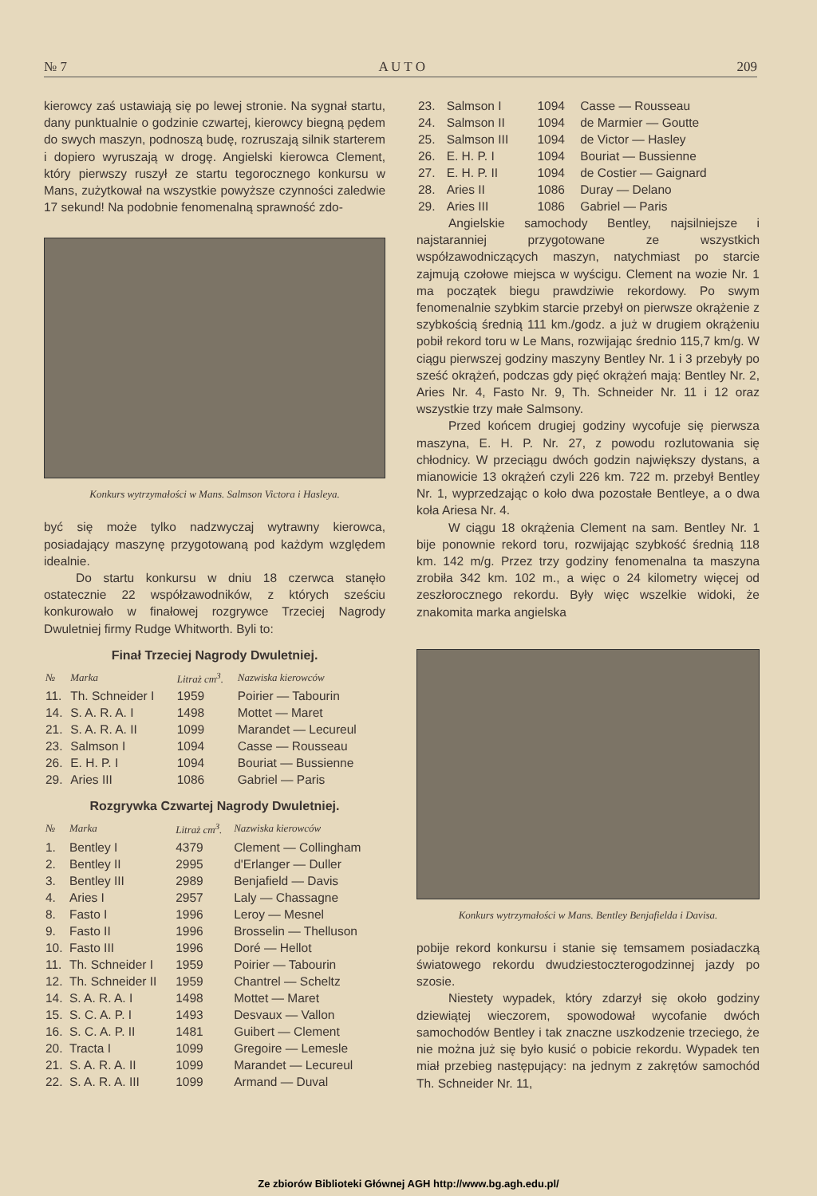№ 7 A U T O 209
kierowcy zaś ustawiają się po lewej stronie. Na sygnał startu, dany punktualnie o godzinie czwartej, kierowcy biegną pędem do swych maszyn, podnoszą budę, rozruszają silnik starterem i dopiero wyruszają w drogę. Angielski kierowca Clement, który pierwszy ruszył ze startu tegorocznego konkursu w Mans, zużytkował na wszystkie powyższe czynności zaledwie 17 sekund! Na podobnie fenomenalną sprawność zdo-
Konkurs wytrzymałości w Mans. Salmson Victora i Hasleya.
być się może tylko nadzwyczaj wytrawny kierowca, posiadający maszynę przygotowaną pod każdym względem idealnie.
Do startu konkursu w dniu 18 czerwca stanęło ostatecznie 22 współzawodników, z których sześciu konkurowało w finałowej rozgrywce Trzeciej Nagrody Dwuletniej firmy Rudge Whitworth. Byli to:
Finał Trzeciej Nagrody Dwuletniej.
| № | Marka | Litraż cm<sup>3</sup>. | Nazwiska kierowców |
| --- | --- | --- | --- |
| 11. | Th. Schneider I | 1959 | Poirier — Tabourin |
| 14. | S. A. R. A. I | 1498 | Mottet — Maret |
| 21. | S. A. R. A. II | 1099 | Marandet — Lecureul |
| 23. | Salmson I | 1094 | Casse — Rousseau |
| 26. | E. H. P. I | 1094 | Bouriat — Bussienne |
| 29. | Aries III | 1086 | Gabriel — Paris |
Rozgrywka Czwartej Nagrody Dwuletniej.
| № | Marka | Litraż cm<sup>3</sup>. | Nazwiska kierowców |
| --- | --- | --- | --- |
| 1. | Bentley I | 4379 | Clement — Collingham |
| 2. | Bentley II | 2995 | d'Erlanger — Duller |
| 3. | Bentley III | 2989 | Benjafield — Davis |
| 4. | Aries I | 2957 | Laly — Chassagne |
| 8. | Fasto I | 1996 | Leroy — Mesnel |
| 9. | Fasto II | 1996 | Brosselin — Thelluson |
| 10. | Fasto III | 1996 | Doré — Hellot |
| 11. | Th. Schneider I | 1959 | Poirier — Tabourin |
| 12. | Th. Schneider II | 1959 | Chantrel — Scheltz |
| 14. | S. A. R. A. I | 1498 | Mottet — Maret |
| 15. | S. C. A. P. I | 1493 | Desvaux — Vallon |
| 16. | S. C. A. P. II | 1481 | Guibert — Clement |
| 20. | Tracta I | 1099 | Gregoire — Lemesle |
| 21. | S. A. R. A. II | 1099 | Marandet — Lecureul |
| 22. | S. A. R. A. III | 1099 | Armand — Duval |
| 23. | Salmson I | 1094 | Casse — Rousseau |
| 24. | Salmson II | 1094 | de Marmier — Goutte |
| 25. | Salmson III | 1094 | de Victor — Hasley |
| 26. | E. H. P. I | 1094 | Bouriat — Bussienne |
| 27. | E. H. P. II | 1094 | de Costier — Gaignard |
| 28. | Aries II | 1086 | Duray — Delano |
| 29. | Aries III | 1086 | Gabriel — Paris |
Angielskie samochody Bentley, najsilniejsze i najstaranniej przygotowane ze wszystkich współzawodniczących maszyn, natychmiast po starcie zajmują czołowe miejsca w wyścigu. Clement na wozie Nr. 1 ma początek biegu prawdziwie rekordowy. Po swym fenomenalnie szybkim starcie przebył on pierwsze okrążenie z szybkością średnią 111 km./godz. a już w drugiem okrążeniu pobił rekord toru w Le Mans, rozwijając średnio 115,7 km/g. W ciągu pierwszej godziny maszyny Bentley Nr. 1 i 3 przebyły po sześć okrążeń, podczas gdy pięć okrążeń mają: Bentley Nr. 2, Aries Nr. 4, Fasto Nr. 9, Th. Schneider Nr. 11 i 12 oraz wszystkie trzy małe Salmsony.
Przed końcem drugiej godziny wycofuje się pierwsza maszyna, E. H. P. Nr. 27, z powodu rozlutowania się chłodnicy. W przeciągu dwóch godzin największy dystans, a mianowicie 13 okrążeń czyli 226 km. 722 m. przebył Bentley Nr. 1, wyprzedzając o koło dwa pozostałe Bentleye, a o dwa koła Ariesa Nr. 4.
W ciągu 18 okrążenia Clement na sam. Bentley Nr. 1 bije ponownie rekord toru, rozwijając szybkość średnią 118 km. 142 m/g. Przez trzy godziny fenomenalna ta maszyna zrobiła 342 km. 102 m., a więc o 24 kilometry więcej od zeszłorocznego rekordu. Były więc wszelkie widoki, że znakomita marka angielska
Konkurs wytrzymałości w Mans. Bentley Benjafielda i Davisa.
pobije rekord konkursu i stanie się temsamem posiadaczką światowego rekordu dwudziestoczterogodzinnej jazdy po szosie.
Niestety wypadek, który zdarzył się około godziny dziewiątej wieczorem, spowodował wycofanie dwóch samochodów Bentley i tak znaczne uszkodzenie trzeciego, że nie można już się było kusić o pobicie rekordu. Wypadek ten miał przebieg następujący: na jednym z zakrętów samochód Th. Schneider Nr. 11,
Ze zbiorów Biblioteki Głównej AGH http://www.bg.agh.edu.pl/